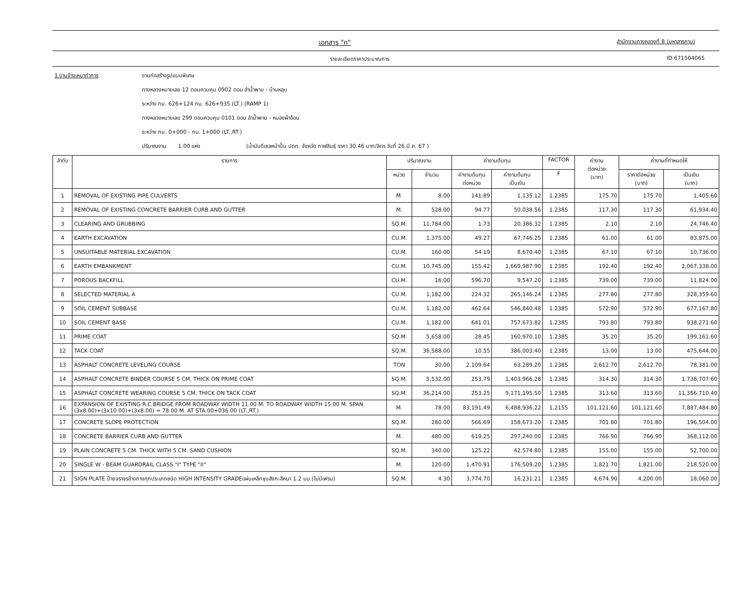เอกสาร "ก" สำนักงานทางหลวงที่ 8 (มหาสารคาม)
รายละเอียดราคาประมาณการ ID 671504065
1.งานจ้างเหมาทำการ งานก่อสร้างรูปแบบพิเศษ
ทางหลวงหมายเลข 12 ตอนควบคุม 0902 ตอน ลำน้ำพาน - บ้านหลุบ
ระหว่าง กม. 626+124 กม. 626+935 (LT.) (RAMP 1)
ทางหลวงหมายเลข 299 ตอนควบคุม 0101 ตอน ลำน้ำพาน - หนองผ้าอ้อม
ระหว่าง กม. 0+000 - กม. 1+000 (LT.,RT.)
ปริมาณงาน 1.00 แห่ง (น้ำมันดีเซลหน้าปั้ม ปตท. จังหวัด กาฬสินธุ์ ราคา 30.46 บาท/ลิตร วันที่ 26 มี.ค. 67 )
| ลำดับ | รายการ | ปริมาณงาน | | ค่างานต้นทุน | | FACTOR | ค่างาน ต่อหน่วย (บาท) | ค่างานที่กำหนดให้ | |
| --- | --- | --- | --- | --- | --- | --- | --- | --- | --- |
| | | หน่วย | จำนวน | ค่างานต้นทุน ต่อหน่วย | ค่างานต้นทุน เป็นเงิน | F | | ราคาต่อหน่วย (บาท) | เป็นเงิน (บาท) |
| 1 | REMOVAL OF EXISTING PIPE CULVERTS | M. | 8.00 | 141.89 | 1,135.12 | 1.2385 | 175.70 | 175.70 | 1,405.60 |
| 2 | REMOVAL OF EXISTING CONCRETE BARRIER CURB AND GUTTER | M. | 528.00 | 94.77 | 50,038.56 | 1.2385 | 117.30 | 117.30 | 61,934.40 |
| 3 | CLEARING AND GRUBBING | SQ.M. | 11,784.00 | 1.73 | 20,386.32 | 1.2385 | 2.10 | 2.10 | 24,746.40 |
| 4 | EARTH EXCAVATION | CU.M. | 1,375.00 | 49.27 | 67,746.25 | 1.2385 | 61.00 | 61.00 | 83,875.00 |
| 5 | UNSUITABLE MATERIAL EXCAVATION | CU.M. | 160.00 | 54.19 | 8,670.40 | 1.2385 | 67.10 | 67.10 | 10,736.00 |
| 6 | EARTH EMBANKMENT | CU.M. | 10,745.00 | 155.42 | 1,669,987.90 | 1.2385 | 192.40 | 192.40 | 2,067,338.00 |
| 7 | POROUS BACKFILL | CU.M. | 16.00 | 596.70 | 9,547.20 | 1.2385 | 739.00 | 739.00 | 11,824.00 |
| 8 | SELECTED MATERIAL A | CU.M. | 1,182.00 | 224.32 | 265,146.24 | 1.2385 | 277.80 | 277.80 | 328,359.60 |
| 9 | SOIL CEMENT SUBBASE | CU.M. | 1,182.00 | 462.64 | 546,840.48 | 1.2385 | 572.90 | 572.90 | 677,167.80 |
| 10 | SOIL CEMENT BASE | CU.M. | 1,182.00 | 641.01 | 757,673.82 | 1.2385 | 793.80 | 793.80 | 938,271.60 |
| 11 | PRIME COAT | SQ.M. | 5,658.00 | 28.45 | 160,970.10 | 1.2385 | 35.20 | 35.20 | 199,161.60 |
| 12 | TACK COAT | SQ.M. | 36,588.00 | 10.55 | 386,003.40 | 1.2385 | 13.00 | 13.00 | 475,644.00 |
| 13 | ASPHALT CONCRETE LEVELING COURSE | TON | 30.00 | 2,109.64 | 63,289.20 | 1.2385 | 2,612.70 | 2,612.70 | 78,381.00 |
| 14 | ASPHALT CONCRETE BINDER COURSE 5 CM. THICK ON PRIME COAT | SQ.M. | 5,532.00 | 253.79 | 1,403,966.28 | 1.2385 | 314.30 | 314.30 | 1,738,707.60 |
| 15 | ASPHALT CONCRETE WEARING COURSE 5 CM. THICK ON TACK COAT | SQ.M. | 36,214.00 | 253.25 | 9,171,195.50 | 1.2385 | 313.60 | 313.60 | 11,356,710.40 |
| 16 | EXPANSION OF EXISTING R.C.BRIDGE FROM ROADWAY WIDTH 11.00 M. TO ROADWAY WIDTH 15.00 M. SPAN (3x8.00)+(3x10.00)+(3x8.00) = 78.00 M. AT STA.00+036.00 (LT.,RT.) | M. | 78.00 | 83,191.49 | 6,488,936.22 | 1.2155 | 101,121.60 | 101,121.60 | 7,887,484.80 |
| 17 | CONCRETE SLOPE PROTECTION | SQ.M. | 280.00 | 566.69 | 158,673.20 | 1.2385 | 701.80 | 701.80 | 196,504.00 |
| 18 | CONCRETE BARRIER CURB AND GUTTER | M. | 480.00 | 619.25 | 297,240.00 | 1.2385 | 766.90 | 766.90 | 368,112.00 |
| 19 | PLAIN CONCRETE 5 CM. THICK WITH 5 CM. SAND CUSHION | SQ.M. | 340.00 | 125.22 | 42,574.80 | 1.2385 | 155.00 | 155.00 | 52,700.00 |
| 20 | SINGLE W - BEAM GUARDRAIL CLASS "I" TYPE "II" | M. | 120.00 | 1,470.91 | 176,509.20 | 1.2385 | 1,821.70 | 1,821.00 | 218,520.00 |
| 21 | SIGN PLATE ป้ายจราจรข้างทางทุกประเภทชนิด HIGH INTENSITY GRADEแผ่นเหล็กชุบสังกะสีหนา 1.2 มม.(ไม่มีเฟรม) | SQ.M. | 4.30 | 3,774.70 | 16,231.21 | 1.2385 | 4,674.90 | 4,200.00 | 18,060.00 |